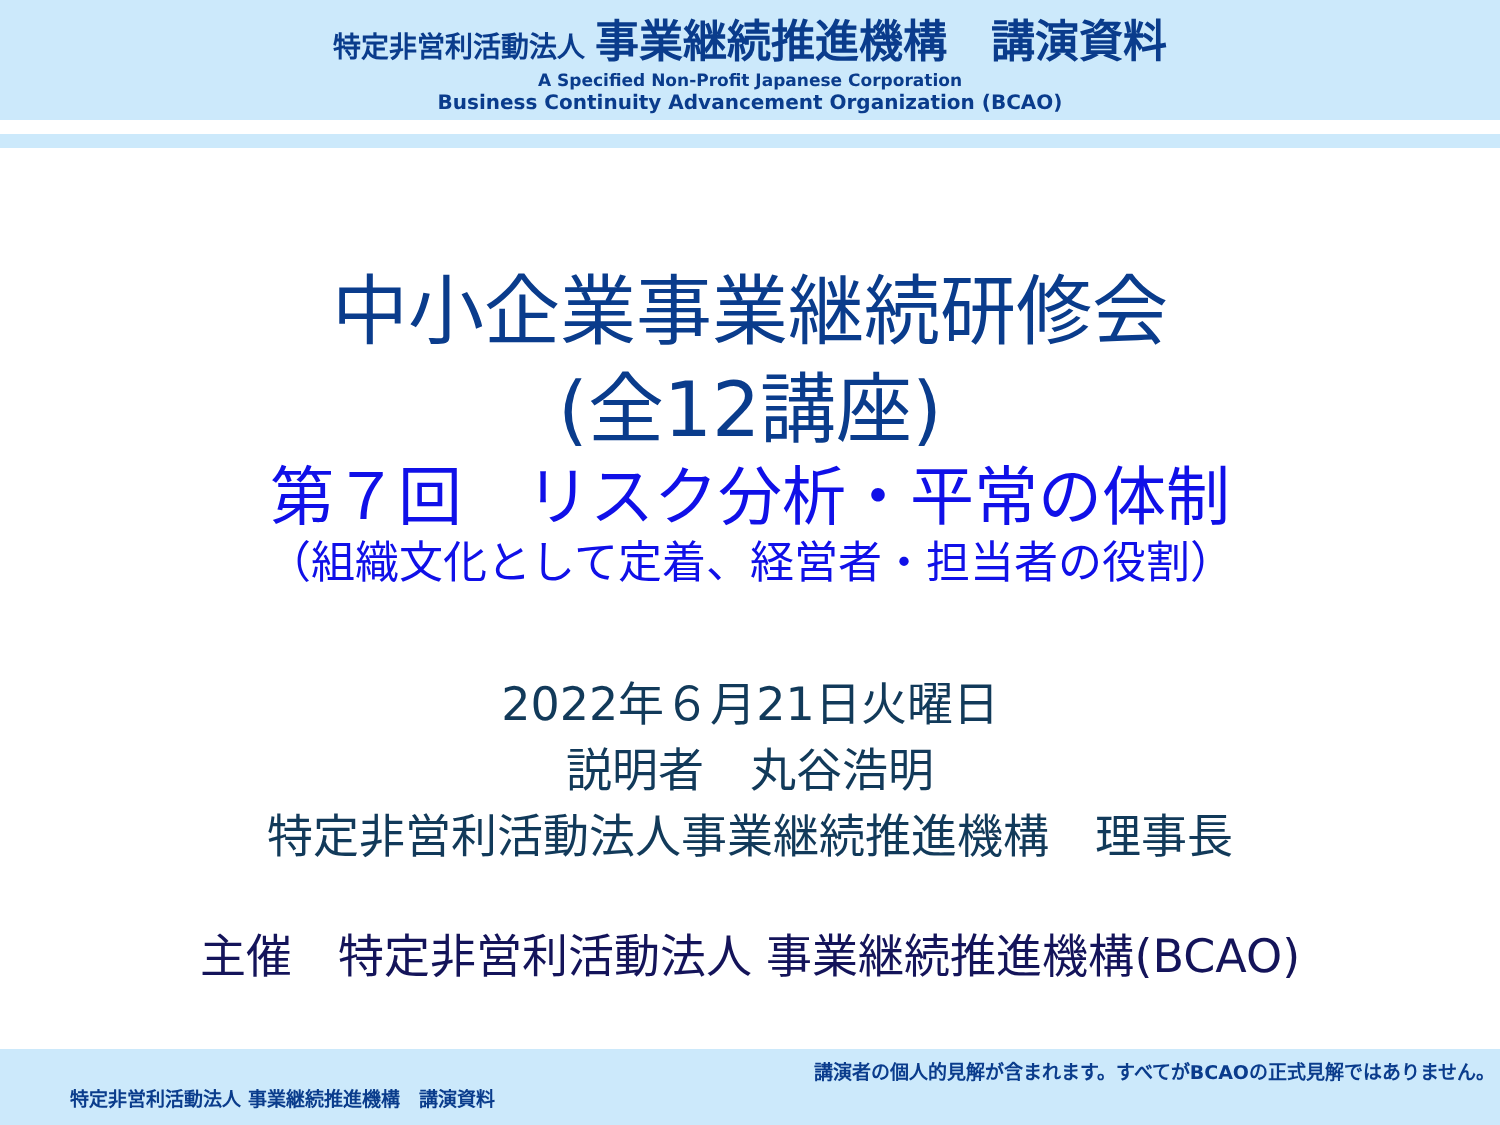特定非営利活動法人 事業継続推進機構　講演資料
A Specified Non-Profit Japanese Corporation
Business Continuity Advancement Organization (BCAO)
中小企業事業継続研修会
(全12講座)
第７回　リスク分析・平常の体制
（組織文化として定着、経営者・担当者の役割）
2022年６月21日火曜日
説明者　丸谷浩明
特定非営利活動法人事業継続推進機構　理事長
主催　特定非営利活動法人 事業継続推進機構(BCAO)
講演者の個人的見解が含まれます。すべてがBCAOの正式見解ではありません。
特定非営利活動法人 事業継続推進機構　講演資料